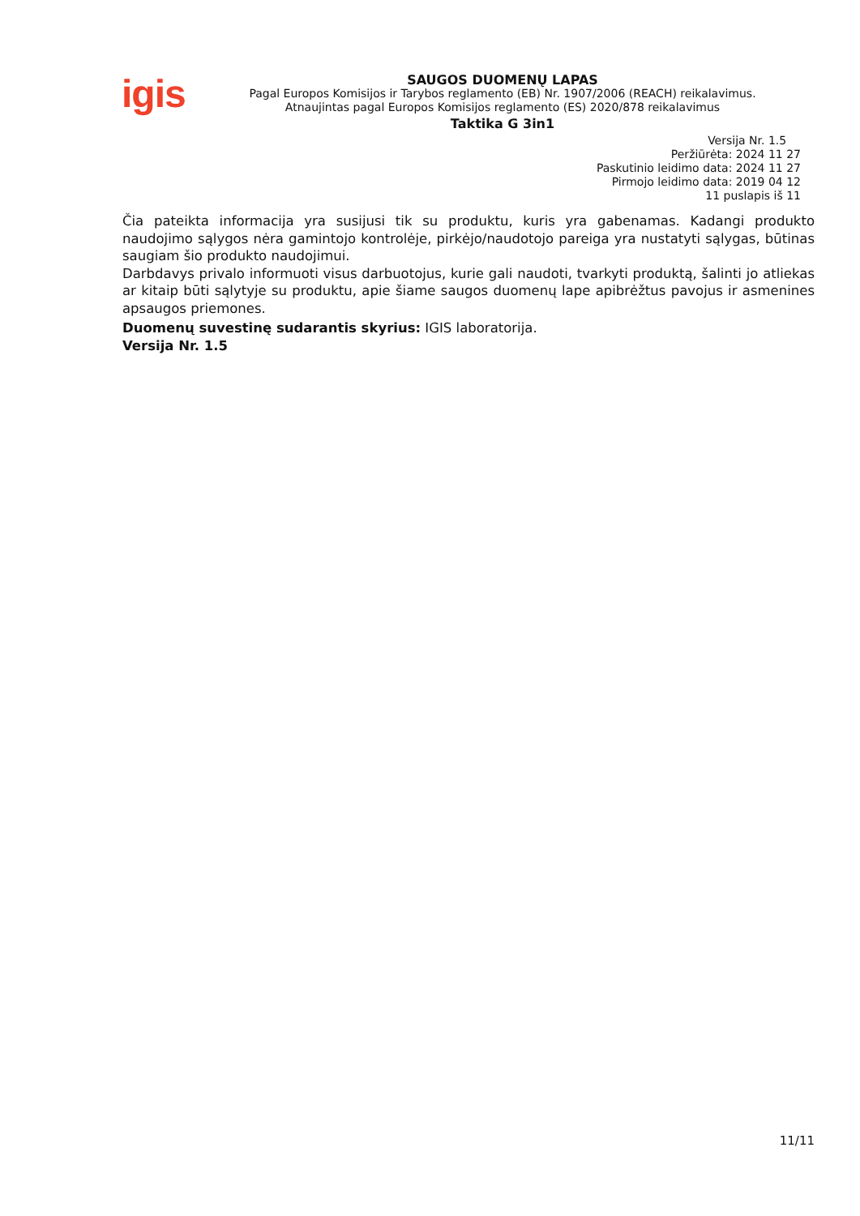igis
SAUGOS DUOMENŲ LAPAS
Pagal Europos Komisijos ir Tarybos reglamento (EB) Nr. 1907/2006 (REACH) reikalavimus.
Atnaujintas pagal Europos Komisijos reglamento (ES) 2020/878 reikalavimus
Taktika G 3in1
Versija Nr. 1.5
Peržiūrėta: 2024 11 27
Paskutinio leidimo data: 2024 11 27
Pirmojo leidimo data: 2019 04 12
11 puslapis iš 11
Čia pateikta informacija yra susijusi tik su produktu, kuris yra gabenamas. Kadangi produkto naudojimo sąlygos nėra gamintojo kontrolėje, pirkėjo/naudotojo pareiga yra nustatyti sąlygas, būtinas saugiam šio produkto naudojimui.
Darbdavys privalo informuoti visus darbuotojus, kurie gali naudoti, tvarkyti produktą, šalinti jo atliekas ar kitaip būti sąlytyje su produktu, apie šiame saugos duomenų lape apibrėžtus pavojus ir asmenines apsaugos priemones.
Duomenų suvestinę sudarantis skyrius: IGIS laboratorija.
Versija Nr. 1.5
11/11